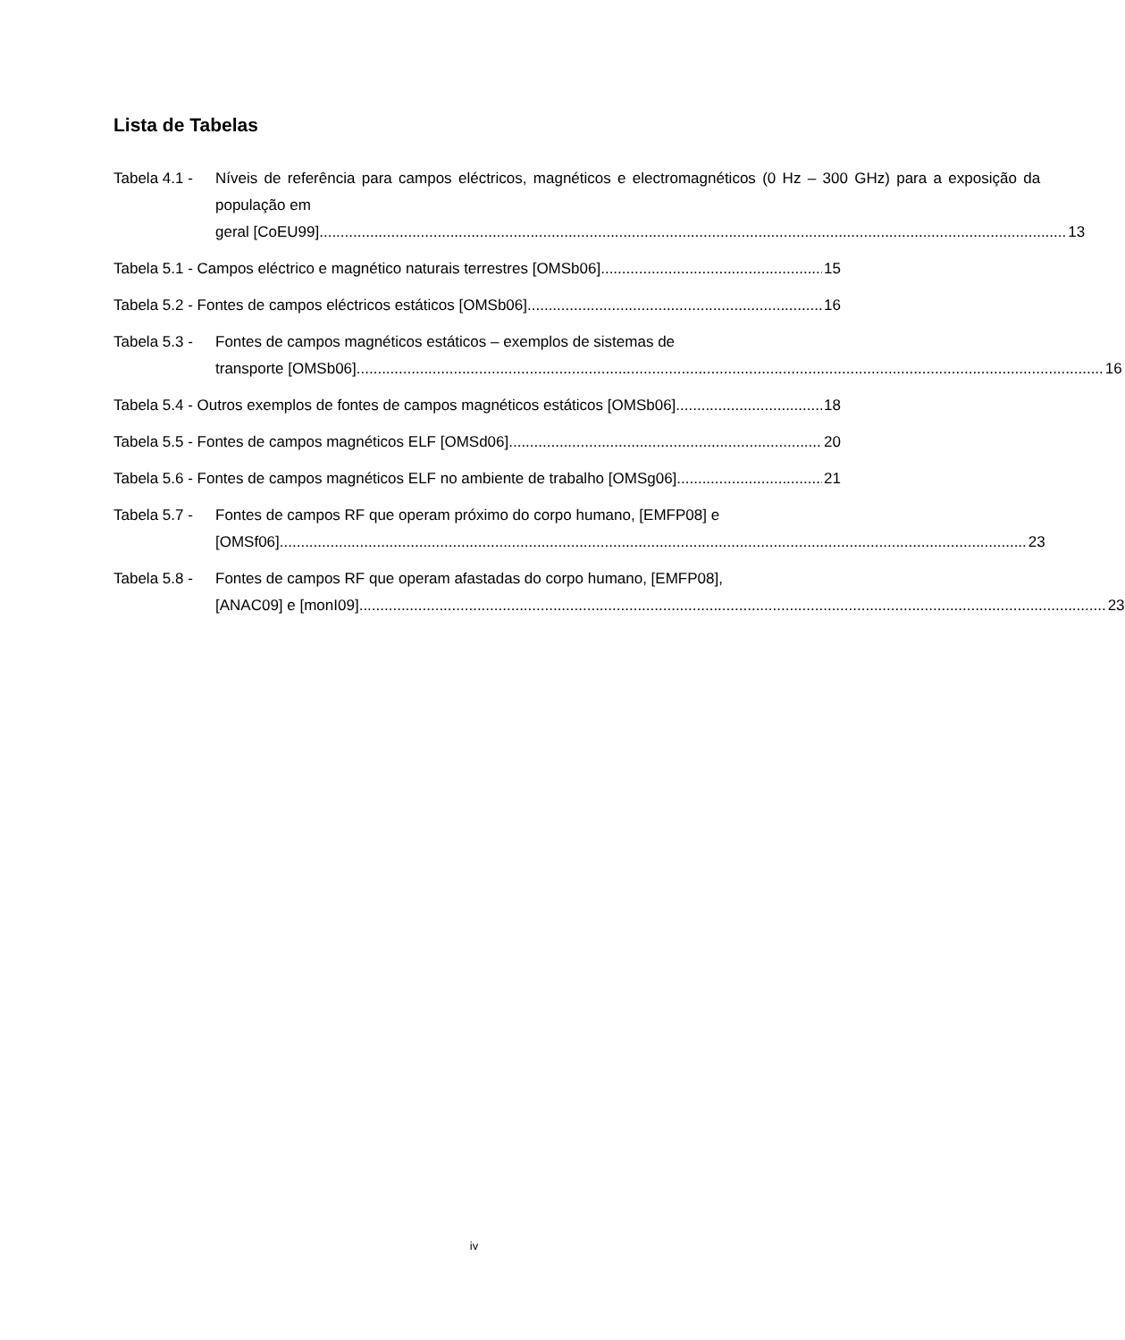Lista de Tabelas
Tabela 4.1 - Níveis de referência para campos eléctricos, magnéticos e electromagnéticos (0 Hz – 300 GHz) para a exposição da população em
geral [CoEU99]. 13
Tabela 5.1 - Campos eléctrico e magnético naturais terrestres [OMSb06]. 15
Tabela 5.2 - Fontes de campos eléctricos estáticos [OMSb06]. 16
Tabela 5.3 - Fontes de campos magnéticos estáticos – exemplos de sistemas de
transporte [OMSb06]. 16
Tabela 5.4 - Outros exemplos de fontes de campos magnéticos estáticos [OMSb06]. 18
Tabela 5.5 - Fontes de campos magnéticos ELF [OMSd06]. 20
Tabela 5.6 - Fontes de campos magnéticos ELF no ambiente de trabalho [OMSg06]. 21
Tabela 5.7 - Fontes de campos RF que operam próximo do corpo humano, [EMFP08] e
[OMSf06]. 23
Tabela 5.8 - Fontes de campos RF que operam afastadas do corpo humano, [EMFP08],
[ANAC09] e [monI09]. 23
iv